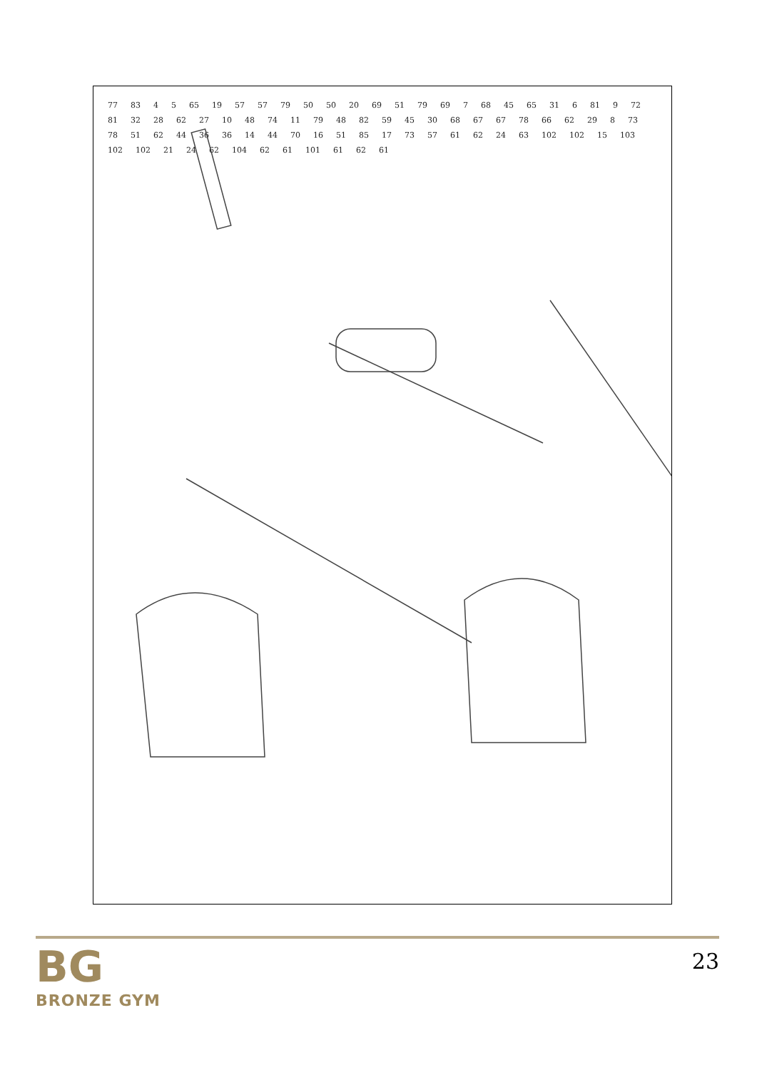77 83 4 5 65 19 57 57 79 50 50 20 69 51 79 69 7 68 45 65 31 6 81 9 72 81 32 28 62 27 10 48 74 11 79 48 82 59 45 30 68 67 67 78 66 62 29 8 73 78 51 62 44 36 36 14 44 70 16 51 85 17 73 57 61 62 24 63 102 102 15 103 102 102 21 24 62 104 62 61 101 61 62 61
BG
BRONZE GYM
23